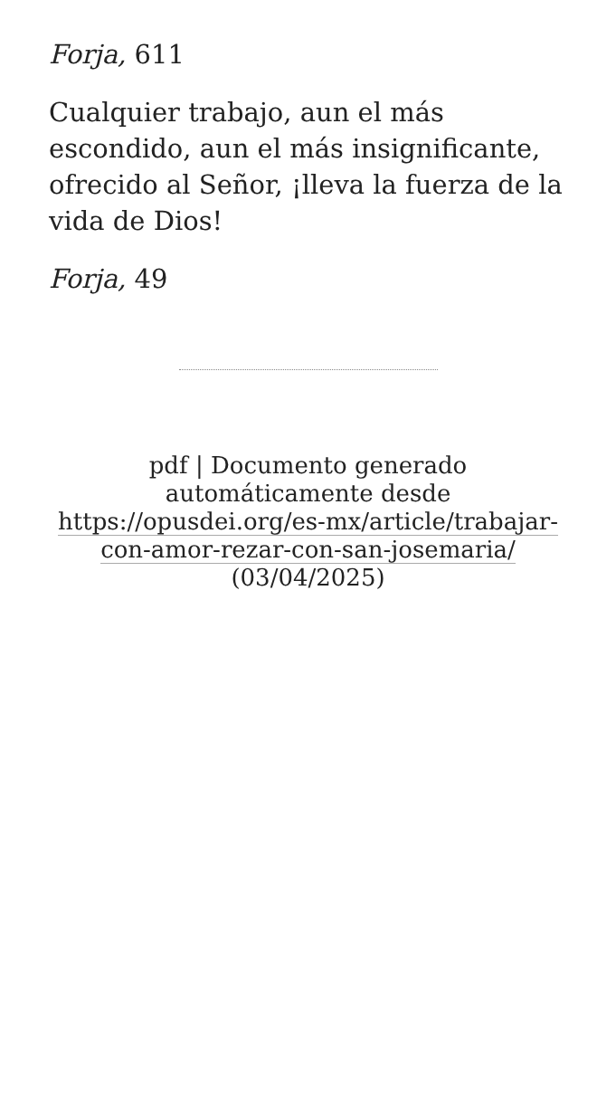Forja, 611
Cualquier trabajo, aun el más escondido, aun el más insignificante, ofrecido al Señor, ¡lleva la fuerza de la vida de Dios!
Forja, 49
pdf | Documento generado automáticamente desde https://opusdei.org/es-mx/article/trabajar-con-amor-rezar-con-san-josemaria/
(03/04/2025)